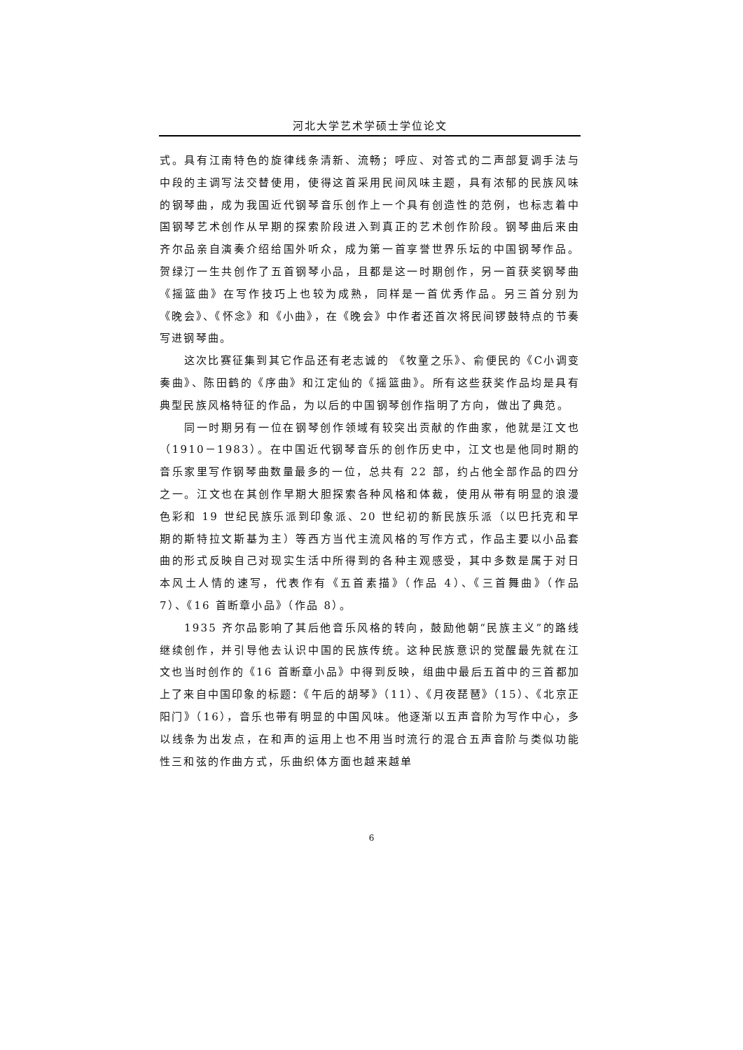河北大学艺术学硕士学位论文
式。具有江南特色的旋律线条清新、流畅；呼应、对答式的二声部复调手法与中段的主调写法交替使用，使得这首采用民间风味主题，具有浓郁的民族风味的钢琴曲，成为我国近代钢琴音乐创作上一个具有创造性的范例，也标志着中国钢琴艺术创作从早期的探索阶段进入到真正的艺术创作阶段。钢琴曲后来由齐尔品亲自演奏介绍给国外听众，成为第一首享誉世界乐坛的中国钢琴作品。贺绿汀一生共创作了五首钢琴小品，且都是这一时期创作，另一首获奖钢琴曲《摇篮曲》在写作技巧上也较为成熟，同样是一首优秀作品。另三首分别为《晚会》、《怀念》和《小曲》，在《晚会》中作者还首次将民间锣鼓特点的节奏写进钢琴曲。
这次比赛征集到其它作品还有老志诚的 《牧童之乐》、俞便民的《C小调变奏曲》、陈田鹤的《序曲》和江定仙的《摇篮曲》。所有这些获奖作品均是具有典型民族风格特征的作品，为以后的中国钢琴创作指明了方向，做出了典范。
同一时期另有一位在钢琴创作领域有较突出贡献的作曲家，他就是江文也（1910－1983）。在中国近代钢琴音乐的创作历史中，江文也是他同时期的音乐家里写作钢琴曲数量最多的一位，总共有 22 部，约占他全部作品的四分之一。江文也在其创作早期大胆探索各种风格和体裁，使用从带有明显的浪漫色彩和 19 世纪民族乐派到印象派、20 世纪初的新民族乐派（以巴托克和早期的斯特拉文斯基为主）等西方当代主流风格的写作方式，作品主要以小品套曲的形式反映自己对现实生活中所得到的各种主观感受，其中多数是属于对日本风土人情的速写，代表作有《五首素描》（作品 4）、《三首舞曲》（作品 7）、《16 首断章小品》（作品 8）。
1935 齐尔品影响了其后他音乐风格的转向，鼓励他朝“民族主义”的路线继续创作，并引导他去认识中国的民族传统。这种民族意识的觉醒最先就在江文也当时创作的《16 首断章小品》中得到反映，组曲中最后五首中的三首都加上了来自中国印象的标题：《午后的胡琴》（11）、《月夜琵琶》（15）、《北京正阳门》（16），音乐也带有明显的中国风味。他逐渐以五声音阶为写作中心，多以线条为出发点，在和声的运用上也不用当时流行的混合五声音阶与类似功能性三和弦的作曲方式，乐曲织体方面也越来越单
6